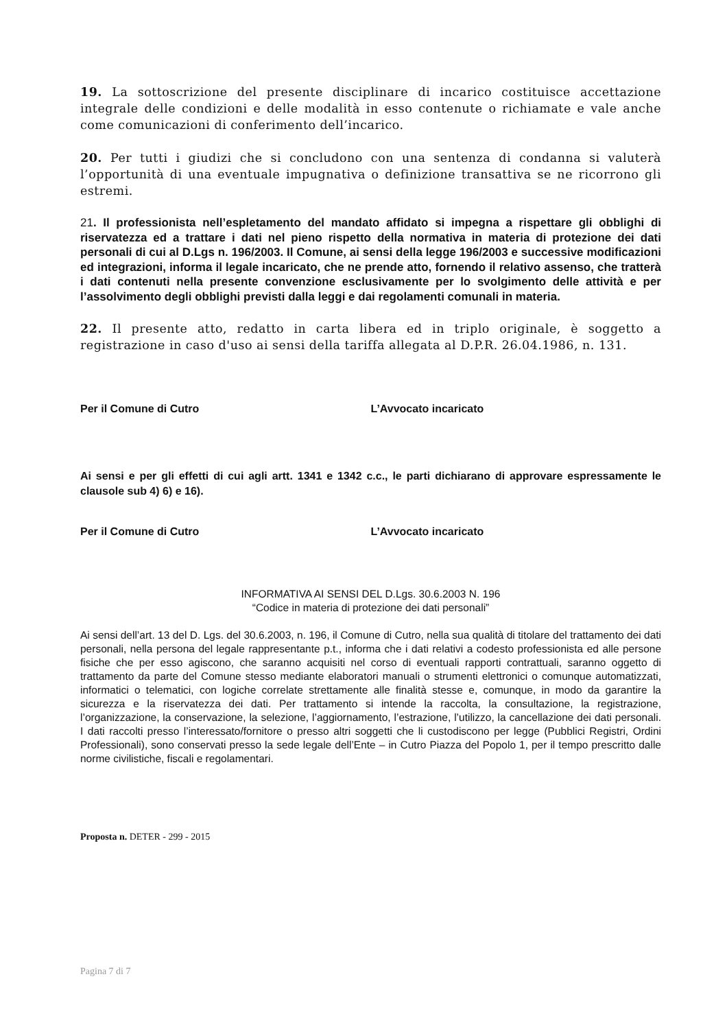19. La sottoscrizione del presente disciplinare di incarico costituisce accettazione integrale delle condizioni e delle modalità in esso contenute o richiamate e vale anche come comunicazioni di conferimento dell’incarico.
20. Per tutti i giudizi che si concludono con una sentenza di condanna si valuterà l’opportunità di una eventuale impugnativa o definizione transattiva se ne ricorrono gli estremi.
21. Il professionista nell’espletamento del mandato affidato si impegna a rispettare gli obblighi di riservatezza ed a trattare i dati nel pieno rispetto della normativa in materia di protezione dei dati personali di cui al D.Lgs n. 196/2003. Il Comune, ai sensi della legge 196/2003 e successive modificazioni ed integrazioni, informa il legale incaricato, che ne prende atto, fornendo il relativo assenso, che tratterà i dati contenuti nella presente convenzione esclusivamente per lo svolgimento delle attività e per l’assolvimento degli obblighi previsti dalla leggi e dai regolamenti comunali in materia.
22. Il presente atto, redatto in carta libera ed in triplo originale, è soggetto a registrazione in caso d'uso ai sensi della tariffa allegata al D.P.R. 26.04.1986, n. 131.
Per il Comune di Cutro L’Avvocato incaricato
Ai sensi e per gli effetti di cui agli artt. 1341 e 1342 c.c., le parti dichiarano di approvare espressamente le clausole sub 4) 6) e 16).
Per il Comune di Cutro L’Avvocato incaricato
INFORMATIVA AI SENSI DEL D.Lgs. 30.6.2003 N. 196
“Codice in materia di protezione dei dati personali”
Ai sensi dell’art. 13 del D. Lgs. del 30.6.2003, n. 196, il Comune di Cutro, nella sua qualità di titolare del trattamento dei dati personali, nella persona del legale rappresentante p.t., informa che i dati relativi a codesto professionista ed alle persone fisiche che per esso agiscono, che saranno acquisiti nel corso di eventuali rapporti contrattuali, saranno oggetto di trattamento da parte del Comune stesso mediante elaboratori manuali o strumenti elettronici o comunque automatizzati, informatici o telematici, con logiche correlate strettamente alle finalità stesse e, comunque, in modo da garantire la sicurezza e la riservatezza dei dati. Per trattamento si intende la raccolta, la consultazione, la registrazione, l’organizzazione, la conservazione, la selezione, l’aggiornamento, l’estrazione, l’utilizzo, la cancellazione dei dati personali. I dati raccolti presso l’interessato/fornitore o presso altri soggetti che li custodiscono per legge (Pubblici Registri, Ordini Professionali), sono conservati presso la sede legale dell’Ente – in Cutro Piazza del Popolo 1, per il tempo prescritto dalle norme civilistiche, fiscali e regolamentari.
Proposta n. DETER - 299 - 2015
Pagina 7 di 7